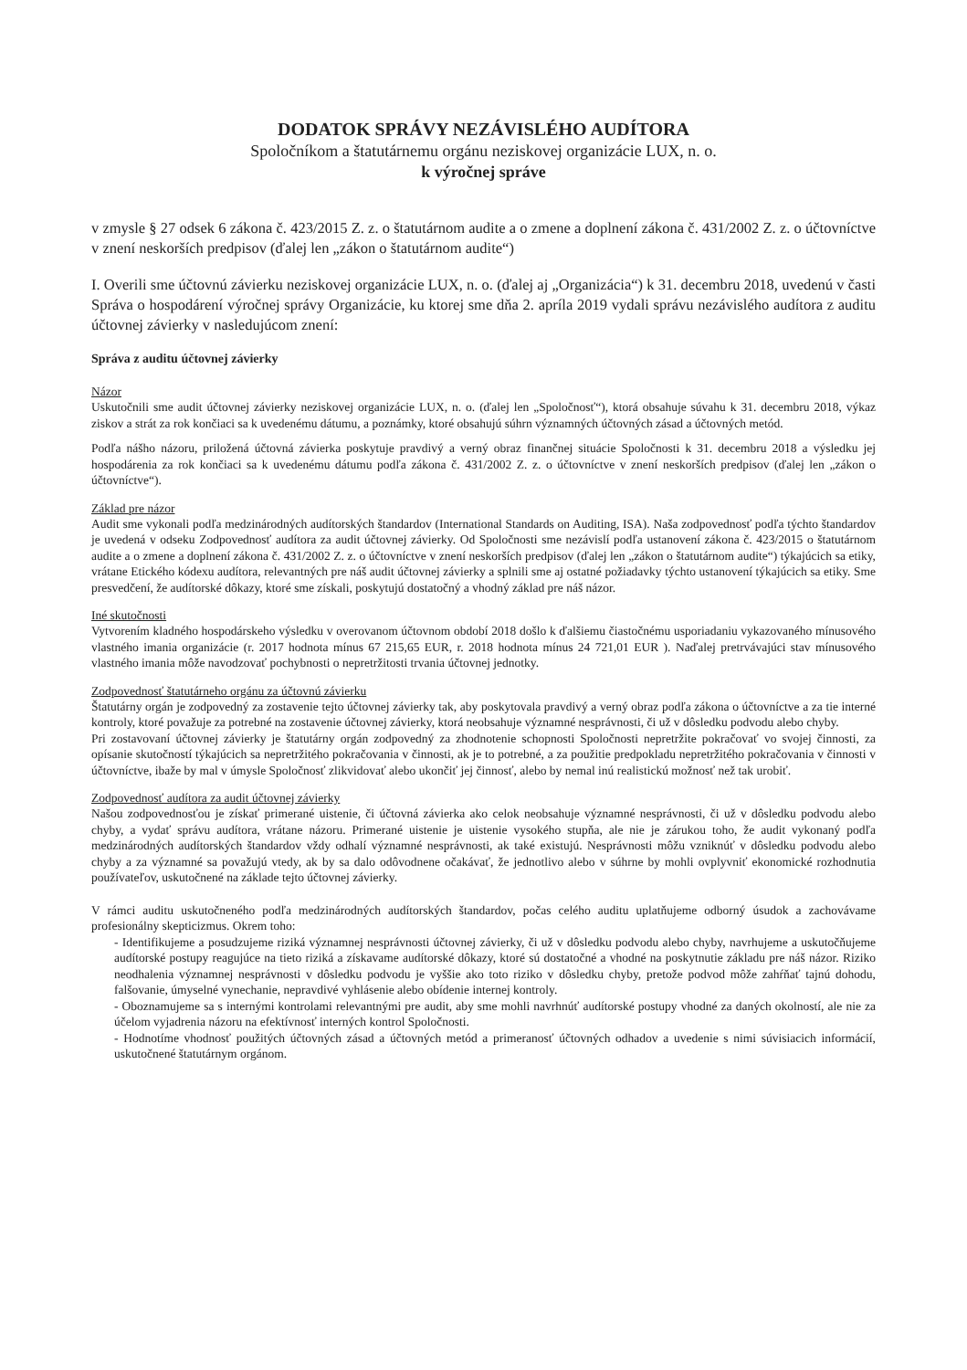DODATOK SPRÁVY NEZÁVISLÉHO AUDÍTORA
Spoločníkom a štatutárnemu orgánu neziskovej organizácie LUX, n. o.
k výročnej správe
v zmysle § 27 odsek 6 zákona č. 423/2015 Z. z. o štatutárnom audite a o zmene a doplnení zákona č. 431/2002 Z. z. o účtovníctve v znení neskorších predpisov (ďalej len „zákon o štatutárnom audite“)
I. Overili sme účtovnú závierku neziskovej organizácie LUX, n. o. (ďalej aj „Organizácia“) k 31. decembru 2018, uvedenú v časti Správa o hospodárení výročnej správy Organizácie, ku ktorej sme dňa 2. apríla 2019 vydali správu nezávislého audítora z auditu účtovnej závierky v nasledujúcom znení:
Správa z auditu účtovnej závierky
Názor
Uskutočnili sme audit účtovnej závierky neziskovej organizácie LUX, n. o. (ďalej len „Spoločnosť“), ktorá obsahuje súvahu k 31. decembru 2018, výkaz ziskov a strát za rok končiaci sa k uvedenému dátumu, a poznámky, ktoré obsahujú súhrn významných účtovných zásad a účtovných metód.
Podľa nášho názoru, priložená účtovná závierka poskytuje pravdivý a verný obraz finančnej situácie Spoločnosti k 31. decembru 2018 a výsledku jej hospodárenia za rok končiaci sa k uvedenému dátumu podľa zákona č. 431/2002 Z. z. o účtovníctve v znení neskorších predpisov (ďalej len „zákon o účtovníctve“).
Základ pre názor
Audit sme vykonali podľa medzinárodných audítorských štandardov (International Standards on Auditing, ISA). Naša zodpovednosť podľa týchto štandardov je uvedená v odseku Zodpovednosť audítora za audit účtovnej závierky. Od Spoločnosti sme nezávislí podľa ustanovení zákona č. 423/2015 o štatutárnom audite a o zmene a doplnení zákona č. 431/2002 Z. z. o účtovníctve v znení neskorších predpisov (ďalej len „zákon o štatutárnom audite“) týkajúcich sa etiky, vrátane Etického kódexu audítora, relevantných pre náš audit účtovnej závierky a splnili sme aj ostatné požiadavky týchto ustanovení týkajúcich sa etiky. Sme presvedčení, že audítorské dôkazy, ktoré sme získali, poskytujú dostatočný a vhodný základ pre náš názor.
Iné skutočnosti
Vytvorením kladného hospodárskeho výsledku v overovanom účtovnom období 2018 došlo k ďalšiemu čiastočnému usporiadaniu vykazovaného mínusového vlastného imania organizácie (r. 2017 hodnota mínus 67 215,65 EUR, r. 2018 hodnota mínus 24 721,01 EUR ). Naďalej pretrvávajúci stav mínusového vlastného imania môže navodzovať pochybnosti o nepretržitosti trvania účtovnej jednotky.
Zodpovednosť štatutárneho orgánu za účtovnú závierku
Štatutárny orgán je zodpovedný za zostavenie tejto účtovnej závierky tak, aby poskytovala pravdivý a verný obraz podľa zákona o účtovníctve a za tie interné kontroly, ktoré považuje za potrebné na zostavenie účtovnej závierky, ktorá neobsahuje významné nesprávnosti, či už v dôsledku podvodu alebo chyby.
Pri zostavovaní účtovnej závierky je štatutárny orgán zodpovedný za zhodnotenie schopnosti Spoločnosti nepretržite pokračovať vo svojej činnosti, za opísanie skutočností týkajúcich sa nepretržitého pokračovania v činnosti, ak je to potrebné, a za použitie predpokladu nepretržitého pokračovania v činnosti v účtovníctve, ibaže by mal v úmysle Spoločnosť zlikvidovať alebo ukončiť jej činnosť, alebo by nemal inú realistickú možnosť než tak urobiť.
Zodpovednosť audítora za audit účtovnej závierky
Našou zodpovednosťou je získať primerané uistenie, či účtovná závierka ako celok neobsahuje významné nesprávnosti, či už v dôsledku podvodu alebo chyby, a vydať správu audítora, vrátane názoru. Primerané uistenie je uistenie vysokého stupňa, ale nie je zárukou toho, že audit vykonaný podľa medzinárodných audítorských štandardov vždy odhalí významné nesprávnosti, ak také existujú. Nesprávnosti môžu vzniknúť v dôsledku podvodu alebo chyby a za významné sa považujú vtedy, ak by sa dalo odôvodnene očakávať, že jednotlivo alebo v súhrne by mohli ovplyvniť ekonomické rozhodnutia používateľov, uskutočnené na základe tejto účtovnej závierky.
V rámci auditu uskutočneného podľa medzinárodných audítorských štandardov, počas celého auditu uplatňujeme odborný úsudok a zachovávame profesionálny skepticizmus. Okrem toho:
- Identifikujeme a posudzujeme riziká významnej nesprávnosti účtovnej závierky, či už v dôsledku podvodu alebo chyby, navrhujeme a uskutočňujeme audítorské postupy reagujúce na tieto riziká a získavame audítorské dôkazy, ktoré sú dostatočné a vhodné na poskytnutie základu pre náš názor. Riziko neodhalenia významnej nesprávnosti v dôsledku podvodu je vyššie ako toto riziko v dôsledku chyby, pretože podvod môže zahŕňať tajnú dohodu, falšovanie, úmyselné vynechanie, nepravdivé vyhlásenie alebo obídenie internej kontroly.
- Oboznamujeme sa s internými kontrolami relevantnými pre audit, aby sme mohli navrhnúť audítorské postupy vhodné za daných okolností, ale nie za účelom vyjadrenia názoru na efektívnosť interných kontrol Spoločnosti.
- Hodnotíme vhodnosť použitých účtovných zásad a účtovných metód a primeranosť účtovných odhadov a uvedenie s nimi súvisiacich informácií, uskutočnené štatutárnym orgánom.